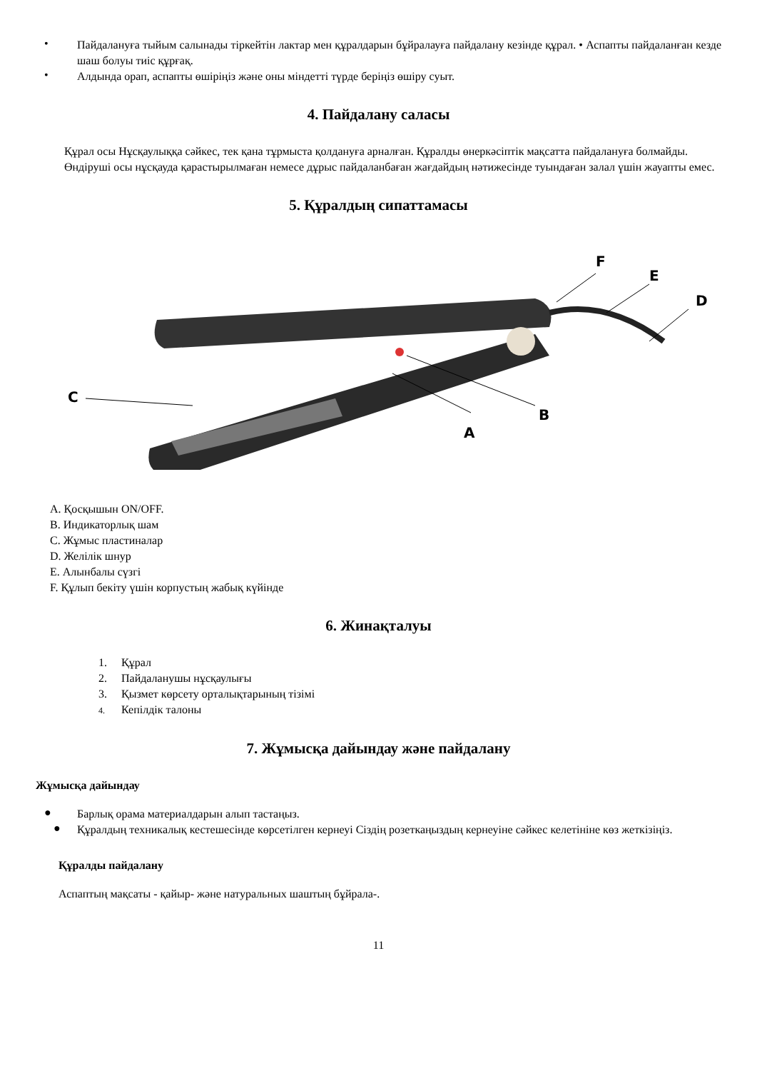•
Пайдалануға тыйым салынады тіркейтін лактар мен құралдарын бұйралауға пайдалану кезінде құрал. • Аспапты пайдаланған кезде шаш болуы тиіс құрғақ.
•
Алдында орап, аспапты өшіріңіз және оны міндетті түрде беріңіз өшіру суыт.
4. Пайдалану саласы
Құрал осы Нұсқаулыққа сәйкес, тек қана тұрмыста қолдануға арналған. Құралды өнеркәсіптік мақсатта пайдалануға болмайды.
Өндіруші осы нұсқауда қарастырылмаған немесе дұрыс пайдаланбаған жағдайдың нәтижесінде туындаған залал үшін жауапты емес.
5. Құралдың сипаттамасы
C
F
E
D
B
A
A. Қосқышын ON/OFF.
B. Индикаторлық шам
C. Жұмыс пластиналар
D. Желілік шнур
E. Алынбалы сүзгі
F. Құлып бекіту үшін корпустың жабық күйінде
6. Жинақталуы
1. Құрал
2. Пайдаланушы нұсқаулығы
3. Қызмет көрсету орталықтарының тізімі
4. Кепілдік талоны
7. Жұмысқа дайындау және пайдалану
Жұмысқа дайындау
●
Барлық орама материалдарын алып тастаңыз.
●
Құралдың техникалық кестешесінде көрсетілген кернеуі Сіздің розеткаңыздың кернеуіне сәйкес келетініне көз жеткізіңіз.
Құралды пайдалану
Аспаптың мақсаты - қайыр- және натуральных шаштың бұйрала-.
11